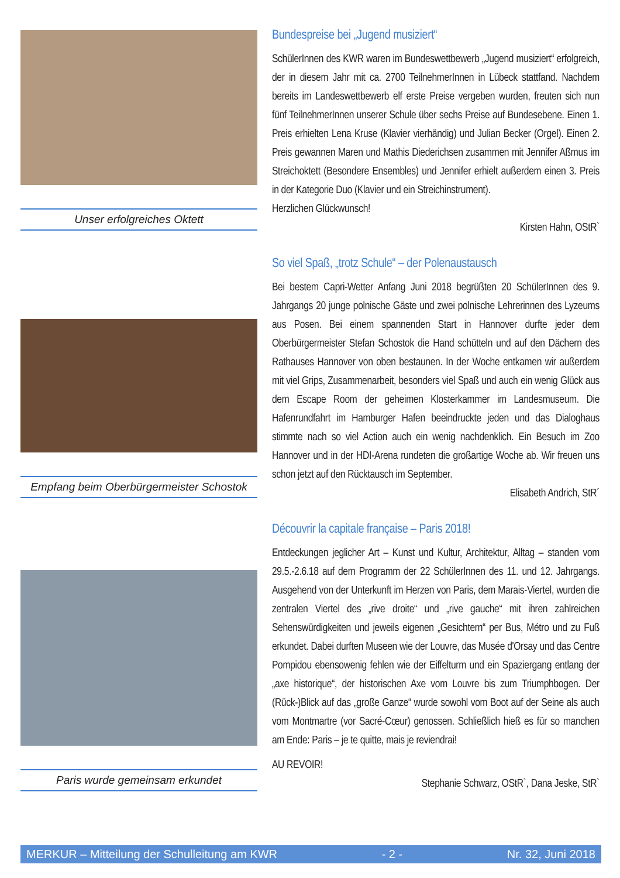Unser erfolgreiches Oktett
Bundespreise bei „Jugend musiziert“
SchülerInnen des KWR waren im Bundeswettbewerb „Jugend musiziert“ erfolgreich, der in diesem Jahr mit ca. 2700 TeilnehmerInnen in Lübeck stattfand. Nachdem bereits im Landeswettbewerb elf erste Preise vergeben wurden, freuten sich nun fünf TeilnehmerInnen unserer Schule über sechs Preise auf Bundesebene. Einen 1. Preis erhielten Lena Kruse (Klavier vierhändig) und Julian Becker (Orgel). Einen 2. Preis gewannen Maren und Mathis Diederichsen zusammen mit Jennifer Aßmus im Streichoktett (Besondere Ensembles) und Jennifer erhielt außerdem einen 3. Preis in der Kategorie Duo (Klavier und ein Streichinstrument).
Herzlichen Glückwunsch!
Kirsten Hahn, OStR`
Empfang beim Oberbürgermeister Schostok
So viel Spaß, „trotz Schule“ – der Polenaustausch
Bei bestem Capri-Wetter Anfang Juni 2018 begrüßten 20 SchülerInnen des 9. Jahrgangs 20 junge polnische Gäste und zwei polnische Lehrerinnen des Lyzeums aus Posen. Bei einem spannenden Start in Hannover durfte jeder dem Oberbürgermeister Stefan Schostok die Hand schütteln und auf den Dächern des Rathauses Hannover von oben bestaunen. In der Woche entkamen wir außerdem mit viel Grips, Zusammenarbeit, besonders viel Spaß und auch ein wenig Glück aus dem Escape Room der geheimen Klosterkammer im Landesmuseum. Die Hafenrundfahrt im Hamburger Hafen beeindruckte jeden und das Dialoghaus stimmte nach so viel Action auch ein wenig nachdenklich. Ein Besuch im Zoo Hannover und in der HDI-Arena rundeten die großartige Woche ab. Wir freuen uns schon jetzt auf den Rücktausch im September.
Elisabeth Andrich, StR´
Paris wurde gemeinsam erkundet
Découvrir la capitale française – Paris 2018!
Entdeckungen jeglicher Art – Kunst und Kultur, Architektur, Alltag – standen vom 29.5.-2.6.18 auf dem Programm der 22 SchülerInnen des 11. und 12. Jahrgangs. Ausgehend von der Unterkunft im Herzen von Paris, dem Marais-Viertel, wurden die zentralen Viertel des „rive droite“ und „rive gauche“ mit ihren zahlreichen Sehenswürdigkeiten und jeweils eigenen „Gesichtern“ per Bus, Métro und zu Fuß erkundet. Dabei durften Museen wie der Louvre, das Musée d'Orsay und das Centre Pompidou ebensowenig fehlen wie der Eiffelturm und ein Spaziergang entlang der „axe historique“, der historischen Axe vom Louvre bis zum Triumphbogen. Der (Rück-)Blick auf das „große Ganze“ wurde sowohl vom Boot auf der Seine als auch vom Montmartre (vor Sacré-Cœur) genossen. Schließlich hieß es für so manchen am Ende: Paris – je te quitte, mais je reviendrai!
AU REVOIR!
Stephanie Schwarz, OStR`, Dana Jeske, StR`
MERKUR – Mitteilung der Schulleitung am KWR - 2 - Nr. 32, Juni 2018